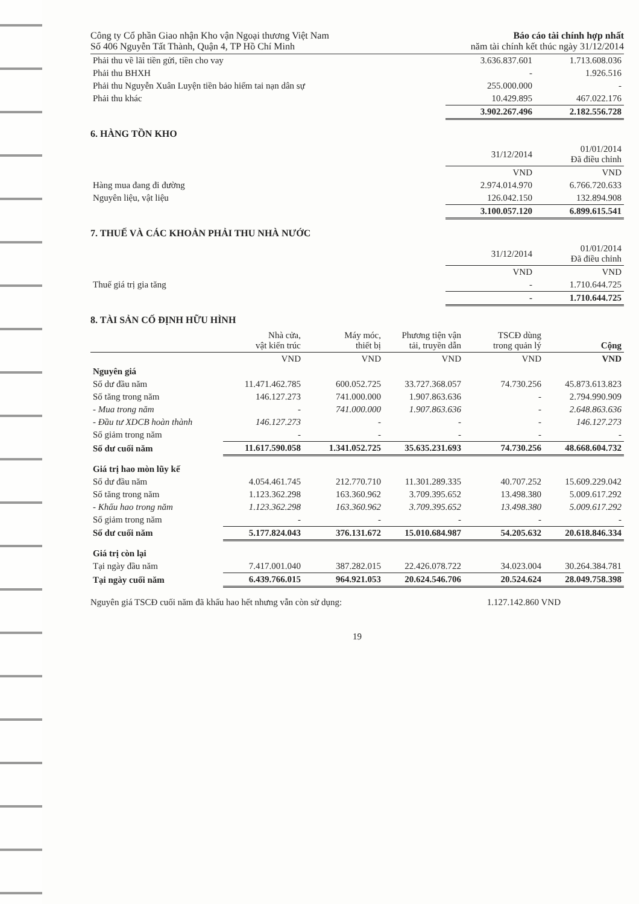Công ty Cổ phần Giao nhận Kho vận Ngoại thương Việt Nam
Số 406 Nguyễn Tất Thành, Quận 4, TP Hồ Chí Minh
Báo cáo tài chính hợp nhất
năm tài chính kết thúc ngày 31/12/2014
| Phải thu về lãi tiền gửi, tiền cho vay | 3.636.837.601 | 1.713.608.036 |
| Phải thu BHXH | - | 1.926.516 |
| Phải thu Nguyễn Xuân Luyện tiền bảo hiểm tai nạn dân sự | 255.000.000 | - |
| Phải thu khác | 10.429.895 | 467.022.176 |
| | 3.902.267.496 | 2.182.556.728 |
6. HÀNG TỒN KHO
| | 31/12/2014 | 01/01/2014 Đã điều chỉnh |
| | VND | VND |
| Hàng mua đang đi đường | 2.974.014.970 | 6.766.720.633 |
| Nguyên liệu, vật liệu | 126.042.150 | 132.894.908 |
| | 3.100.057.120 | 6.899.615.541 |
7. THUẾ VÀ CÁC KHOẢN PHẢI THU NHÀ NƯỚC
| | 31/12/2014 | 01/01/2014 Đã điều chỉnh |
| | VND | VND |
| Thuế giá trị gia tăng | - | 1.710.644.725 |
| | - | 1.710.644.725 |
8. TÀI SẢN CỐ ĐỊNH HỮU HÌNH
| | Nhà cửa, vật kiến trúc | Máy móc, thiết bị | Phương tiện vận tải, truyền dẫn | TSCĐ dùng trong quản lý | Cộng |
| --- | --- | --- | --- | --- | --- |
| | VND | VND | VND | VND | VND |
| Nguyên giá | | | | | |
| Số dư đầu năm | 11.471.462.785 | 600.052.725 | 33.727.368.057 | 74.730.256 | 45.873.613.823 |
| Số tăng trong năm | 146.127.273 | 741.000.000 | 1.907.863.636 | - | 2.794.990.909 |
| - Mua trong năm | - | 741.000.000 | 1.907.863.636 | - | 2.648.863.636 |
| - Đầu tư XDCB hoàn thành | 146.127.273 | - | - | - | 146.127.273 |
| Số giảm trong năm | - | - | - | - | - |
| Số dư cuối năm | 11.617.590.058 | 1.341.052.725 | 35.635.231.693 | 74.730.256 | 48.668.604.732 |
| Giá trị hao mòn lũy kế | | | | | |
| Số dư đầu năm | 4.054.461.745 | 212.770.710 | 11.301.289.335 | 40.707.252 | 15.609.229.042 |
| Số tăng trong năm | 1.123.362.298 | 163.360.962 | 3.709.395.652 | 13.498.380 | 5.009.617.292 |
| - Khấu hao trong năm | 1.123.362.298 | 163.360.962 | 3.709.395.652 | 13.498.380 | 5.009.617.292 |
| Số giảm trong năm | - | - | - | - | - |
| Số dư cuối năm | 5.177.824.043 | 376.131.672 | 15.010.684.987 | 54.205.632 | 20.618.846.334 |
| Giá trị còn lại | | | | | |
| Tại ngày đầu năm | 7.417.001.040 | 387.282.015 | 22.426.078.722 | 34.023.004 | 30.264.384.781 |
| Tại ngày cuối năm | 6.439.766.015 | 964.921.053 | 20.624.546.706 | 20.524.624 | 28.049.758.398 |
Nguyên giá TSCĐ cuối năm đã khấu hao hết nhưng vẫn còn sử dụng: 1.127.142.860 VND
19